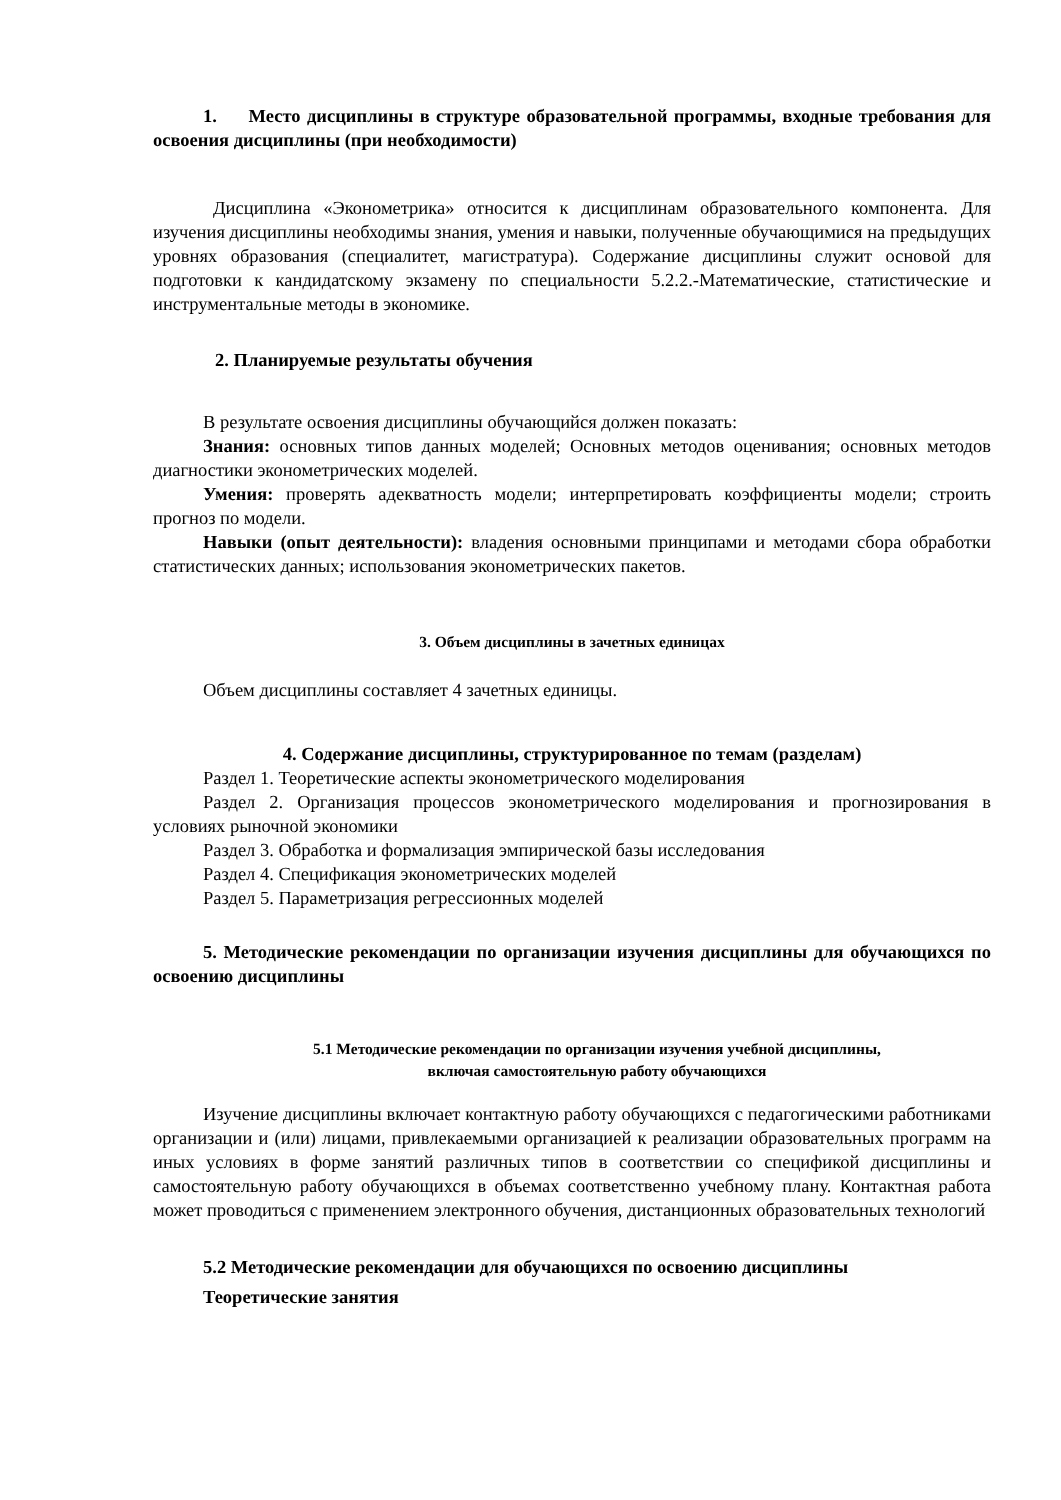1. Место дисциплины в структуре образовательной программы, входные требования для освоения дисциплины (при необходимости)
Дисциплина «Эконометрика» относится к дисциплинам образовательного компонента. Для изучения дисциплины необходимы знания, умения и навыки, полученные обучающимися на предыдущих уровнях образования (специалитет, магистратура). Содержание дисциплины служит основой для подготовки к кандидатскому экзамену по специальности 5.2.2.-Математические, статистические и инструментальные методы в экономике.
2. Планируемые результаты обучения
В результате освоения дисциплины обучающийся должен показать:
Знания: основных типов данных моделей; Основных методов оценивания; основных методов диагностики эконометрических моделей.
Умения: проверять адекватность модели; интерпретировать коэффициенты модели; строить прогноз по модели.
Навыки (опыт деятельности): владения основными принципами и методами сбора обработки статистических данных; использования эконометрических пакетов.
3. Объем дисциплины в зачетных единицах
Объем дисциплины составляет 4 зачетных единицы.
4. Содержание дисциплины, структурированное по темам (разделам)
Раздел 1. Теоретические аспекты эконометрического моделирования
Раздел 2. Организация процессов эконометрического моделирования и прогнозирования в условиях рыночной экономики
Раздел 3. Обработка и формализация эмпирической базы исследования
Раздел 4. Спецификация эконометрических моделей
Раздел 5. Параметризация регрессионных моделей
5. Методические рекомендации по организации изучения дисциплины для обучающихся по освоению дисциплины
5.1 Методические рекомендации по организации изучения учебной дисциплины,
включая самостоятельную работу обучающихся
Изучение дисциплины включает контактную работу обучающихся с педагогическими работниками организации и (или) лицами, привлекаемыми организацией к реализации образовательных программ на иных условиях в форме занятий различных типов в соответствии со спецификой дисциплины и самостоятельную работу обучающихся в объемах соответственно учебному плану. Контактная работа может проводиться с применением электронного обучения, дистанционных образовательных технологий
5.2 Методические рекомендации для обучающихся по освоению дисциплины
Теоретические занятия